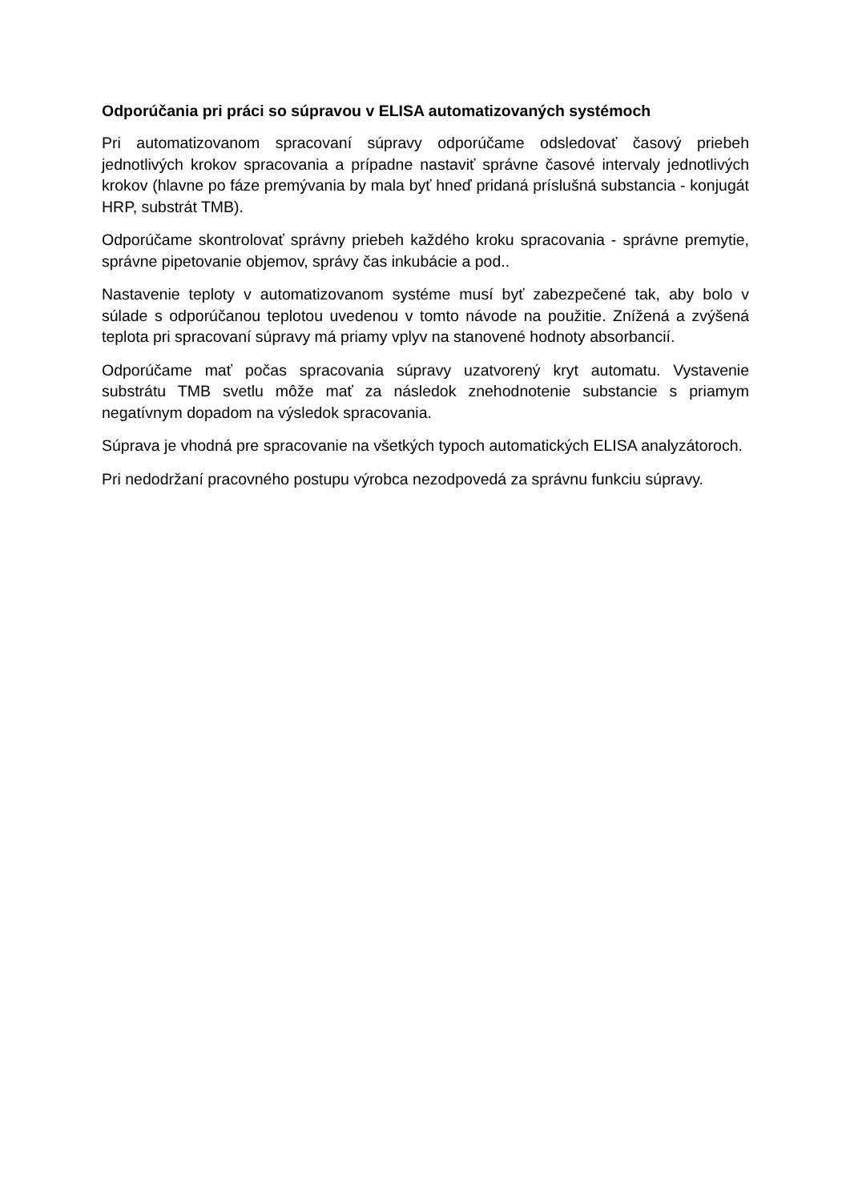Odporúčania pri práci so súpravou v ELISA automatizovaných systémoch
Pri automatizovanom spracovaní súpravy odporúčame odsledovať časový priebeh jednotlivých krokov spracovania a prípadne nastaviť správne časové intervaly jednotlivých krokov (hlavne po fáze premývania by mala byť hneď pridaná príslušná substancia - konjugát HRP, substrát TMB).
Odporúčame skontrolovať správny priebeh každého kroku spracovania - správne premytie, správne pipetovanie objemov, správy čas inkubácie a pod..
Nastavenie teploty v automatizovanom systéme musí byť zabezpečené tak, aby bolo v súlade s odporúčanou teplotou uvedenou v tomto návode na použitie. Znížená a zvýšená teplota pri spracovaní súpravy má priamy vplyv na stanovené hodnoty absorbancií.
Odporúčame mať počas spracovania súpravy uzatvorený kryt automatu. Vystavenie substrátu TMB svetlu môže mať za následok znehodnotenie substancie s priamym negatívnym dopadom na výsledok spracovania.
Súprava je vhodná pre spracovanie na všetkých typoch automatických ELISA analyzátoroch.
Pri nedodržaní pracovného postupu výrobca nezodpovedá za správnu funkciu súpravy.